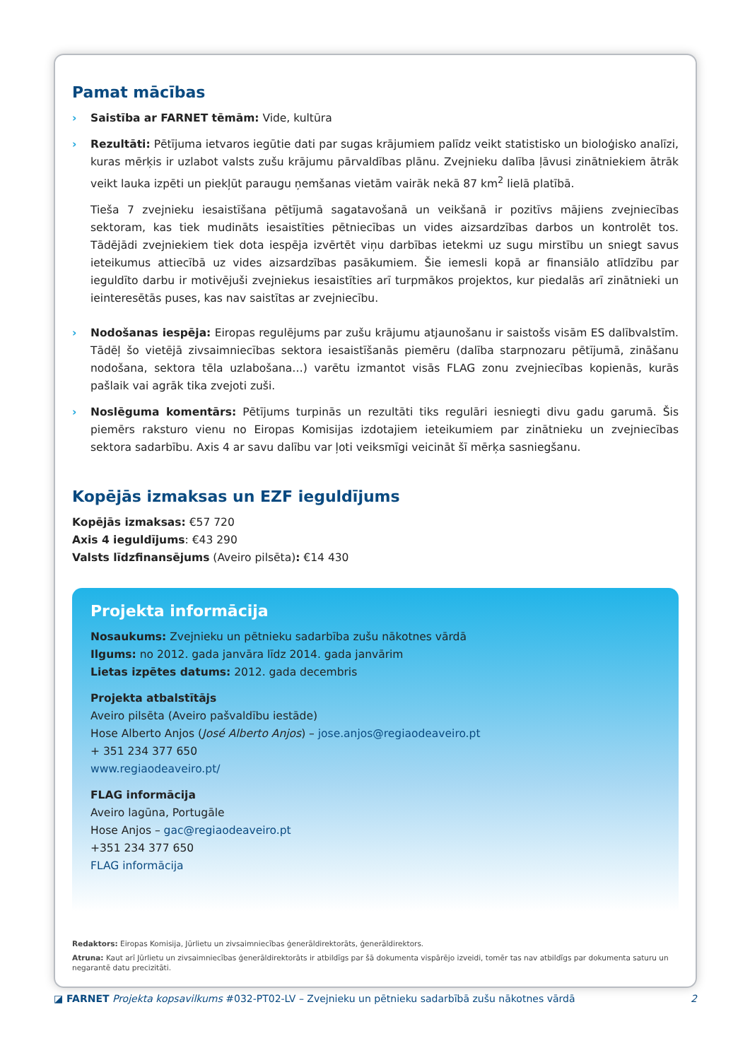Pamat mācības
› Saistība ar FARNET tēmām: Vide, kultūra
› Rezultāti: Pētījuma ietvaros iegūtie dati par sugas krājumiem palīdz veikt statistisko un bioloģisko analīzi, kuras mērķis ir uzlabot valsts zušu krājumu pārvaldības plānu. Zvejnieku dalība ļāvusi zinātniekiem ātrāk veikt lauka izpēti un piekļūt paraugu ņemšanas vietām vairāk nekā 87 km<sup>2</sup> lielā platībā.
Tieša 7 zvejnieku iesaistīšana pētījumā sagatavošanā un veikšanā ir pozitīvs mājiens zvejniecības sektoram, kas tiek mudināts iesaistīties pētniecības un vides aizsardzības darbos un kontrolēt tos. Tādējādi zvejniekiem tiek dota iespēja izvērtēt viņu darbības ietekmi uz sugu mirstību un sniegt savus ieteikumus attiecībā uz vides aizsardzības pasākumiem. Šie iemesli kopā ar finansiālo atlīdzību par ieguldīto darbu ir motivējuši zvejniekus iesaistīties arī turpmākos projektos, kur piedalās arī zinātnieki un ieinteresētās puses, kas nav saistītas ar zvejniecību.
› Nodošanas iespēja: Eiropas regulējums par zušu krājumu atjaunošanu ir saistošs visām ES dalībvalstīm. Tādēļ šo vietējā zivsaimniecības sektora iesaistīšanās piemēru (dalība starpnozaru pētījumā, zināšanu nodošana, sektora tēla uzlabošana…) varētu izmantot visās FLAG zonu zvejniecības kopienās, kurās pašlaik vai agrāk tika zvejoti zuši.
› Noslēguma komentārs: Pētījums turpinās un rezultāti tiks regulāri iesniegti divu gadu garumā. Šis piemērs raksturo vienu no Eiropas Komisijas izdotajiem ieteikumiem par zinātnieku un zvejniecības sektora sadarbību. Axis 4 ar savu dalību var ļoti veiksmīgi veicināt šī mērķa sasniegšanu.
Kopējās izmaksas un EZF ieguldījums
Kopējās izmaksas: €57 720
Axis 4 ieguldījums: €43 290
Valsts līdzfinansējums (Aveiro pilsēta): €14 430
Projekta informācija
Nosaukums: Zvejnieku un pētnieku sadarbība zušu nākotnes vārdā
Ilgums: no 2012. gada janvāra līdz 2014. gada janvārim
Lietas izpētes datums: 2012. gada decembris
Projekta atbalstītājs
Aveiro pilsēta (Aveiro pašvaldību iestāde)
Hose Alberto Anjos (José Alberto Anjos) – jose.anjos@regiaodeaveiro.pt
+ 351 234 377 650
www.regiaodeaveiro.pt/
FLAG informācija
Aveiro lagūna, Portugāle
Hose Anjos – gac@regiaodeaveiro.pt
+351 234 377 650
FLAG informācija
Redaktors: Eiropas Komisija, Jūrlietu un zivsaimniecības ģenerāldirektorāts, ģenerāldirektors.
Atruna: Kaut arī Jūrlietu un zivsaimniecības ģenerāldirektorāts ir atbildīgs par šā dokumenta vispārējo izveidi, tomēr tas nav atbildīgs par dokumenta saturu un negarantē datu precizitāti.
◪ FARNET Projekta kopsavilkums #032-PT02-LV – Zvejnieku un pētnieku sadarbībā zušu nākotnes vārdā 2